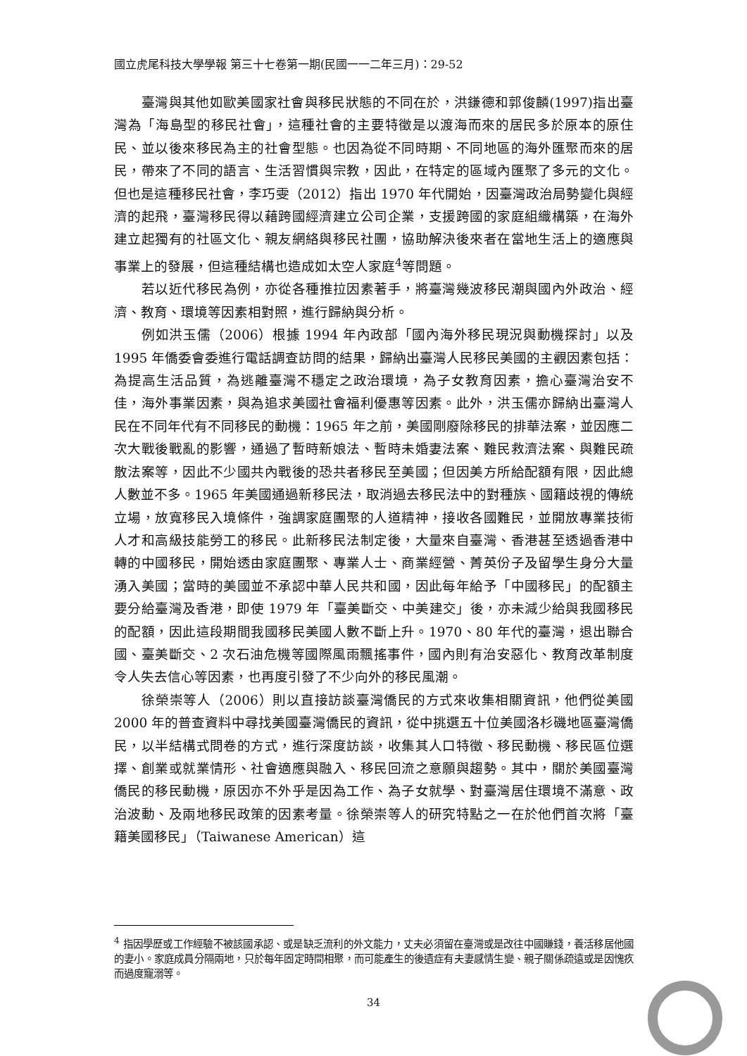國立虎尾科技大學學報 第三十七卷第一期(民國一一二年三月)：29-52
臺灣與其他如歐美國家社會與移民狀態的不同在於，洪鎌德和郭俊麟(1997)指出臺灣為「海島型的移民社會」，這種社會的主要特徵是以渡海而來的居民多於原本的原住民、並以後來移民為主的社會型態。也因為從不同時期、不同地區的海外匯聚而來的居民，帶來了不同的語言、生活習慣與宗教，因此，在特定的區域內匯聚了多元的文化。但也是這種移民社會，李巧雯（2012）指出 1970 年代開始，因臺灣政治局勢變化與經濟的起飛，臺灣移民得以藉跨國經濟建立公司企業，支援跨國的家庭組織構築，在海外建立起獨有的社區文化、親友網絡與移民社團，協助解決後來者在當地生活上的適應與事業上的發展，但這種結構也造成如太空人家庭<sup>4</sup>等問題。
若以近代移民為例，亦從各種推拉因素著手，將臺灣幾波移民潮與國內外政治、經濟、教育、環境等因素相對照，進行歸納與分析。
例如洪玉儒（2006）根據 1994 年內政部「國內海外移民現況與動機探討」以及 1995 年僑委會委進行電話調查訪問的結果，歸納出臺灣人民移民美國的主觀因素包括：為提高生活品質，為逃離臺灣不穩定之政治環境，為子女教育因素，擔心臺灣治安不佳，海外事業因素，與為追求美國社會福利優惠等因素。此外，洪玉儒亦歸納出臺灣人民在不同年代有不同移民的動機：1965 年之前，美國剛廢除移民的排華法案，並因應二次大戰後戰亂的影響，通過了暫時新娘法、暫時未婚妻法案、難民救濟法案、與難民疏散法案等，因此不少國共內戰後的恐共者移民至美國；但因美方所給配額有限，因此總人數並不多。1965 年美國通過新移民法，取消過去移民法中的對種族、國籍歧視的傳統立場，放寬移民入境條件，強調家庭團聚的人道精神，接收各國難民，並開放專業技術人才和高級技能勞工的移民。此新移民法制定後，大量來自臺灣、香港甚至透過香港中轉的中國移民，開始透由家庭團聚、專業人士、商業經營、菁英份子及留學生身分大量湧入美國；當時的美國並不承認中華人民共和國，因此每年給予「中國移民」的配額主要分給臺灣及香港，即使 1979 年「臺美斷交、中美建交」後，亦未減少給與我國移民的配額，因此這段期間我國移民美國人數不斷上升。1970、80 年代的臺灣，退出聯合國、臺美斷交、2 次石油危機等國際風雨飄搖事件，國內則有治安惡化、教育改革制度令人失去信心等因素，也再度引發了不少向外的移民風潮。
徐榮崇等人（2006）則以直接訪談臺灣僑民的方式來收集相關資訊，他們從美國 2000 年的普查資料中尋找美國臺灣僑民的資訊，從中挑選五十位美國洛杉磯地區臺灣僑民，以半結構式問卷的方式，進行深度訪談，收集其人口特徵、移民動機、移民區位選擇、創業或就業情形、社會適應與融入、移民回流之意願與趨勢。其中，關於美國臺灣僑民的移民動機，原因亦不外乎是因為工作、為子女就學、對臺灣居住環境不滿意、政治波動、及兩地移民政策的因素考量。徐榮崇等人的研究特點之一在於他們首次將「臺籍美國移民」（Taiwanese American）這
<sup>4</sup> 指因學歷或工作經驗不被該國承認、或是缺乏流利的外文能力，丈夫必須留在臺灣或是改往中國賺錢，養活移居他國的妻小。家庭成員分隔兩地，只於每年固定時間相聚，而可能產生的後遺症有夫妻感情生變、親子關係疏遠或是因愧疚而過度寵溺等。
34